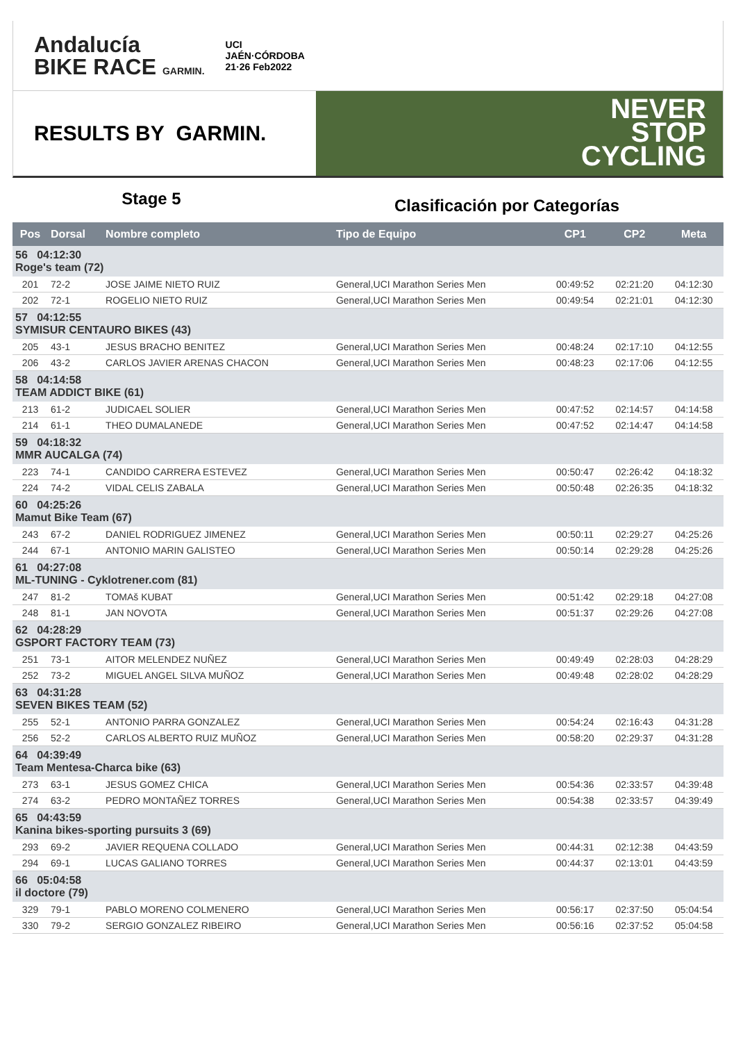Andalucía
BIKE RACE GARMIN.
UCI
JAÉN·CÓRDOBA
21·26 Feb2022
RESULTS BY GARMIN.
NEVER
STOP
CYCLING
Stage 5
Clasificación por Categorías
| Pos | Dorsal | Nombre completo | Tipo de Equipo | CP1 | CP2 | Meta |
| --- | --- | --- | --- | --- | --- | --- |
| 56 04:12:30 Roge's team (72) | | | | | | |
| 201 | 72-2 | JOSE JAIME NIETO RUIZ | General,UCI Marathon Series Men | 00:49:52 | 02:21:20 | 04:12:30 |
| 202 | 72-1 | ROGELIO NIETO RUIZ | General,UCI Marathon Series Men | 00:49:54 | 02:21:01 | 04:12:30 |
| 57 04:12:55 SYMISUR CENTAURO BIKES (43) | | | | | | |
| 205 | 43-1 | JESUS BRACHO BENITEZ | General,UCI Marathon Series Men | 00:48:24 | 02:17:10 | 04:12:55 |
| 206 | 43-2 | CARLOS JAVIER ARENAS CHACON | General,UCI Marathon Series Men | 00:48:23 | 02:17:06 | 04:12:55 |
| 58 04:14:58 TEAM ADDICT BIKE (61) | | | | | | |
| 213 | 61-2 | JUDICAEL SOLIER | General,UCI Marathon Series Men | 00:47:52 | 02:14:57 | 04:14:58 |
| 214 | 61-1 | THEO DUMALANEDE | General,UCI Marathon Series Men | 00:47:52 | 02:14:47 | 04:14:58 |
| 59 04:18:32 MMR AUCALGA (74) | | | | | | |
| 223 | 74-1 | CANDIDO CARRERA ESTEVEZ | General,UCI Marathon Series Men | 00:50:47 | 02:26:42 | 04:18:32 |
| 224 | 74-2 | VIDAL CELIS ZABALA | General,UCI Marathon Series Men | 00:50:48 | 02:26:35 | 04:18:32 |
| 60 04:25:26 Mamut Bike Team (67) | | | | | | |
| 243 | 67-2 | DANIEL RODRIGUEZ JIMENEZ | General,UCI Marathon Series Men | 00:50:11 | 02:29:27 | 04:25:26 |
| 244 | 67-1 | ANTONIO MARIN GALISTEO | General,UCI Marathon Series Men | 00:50:14 | 02:29:28 | 04:25:26 |
| 61 04:27:08 ML-TUNING - Cyklotrener.com (81) | | | | | | |
| 247 | 81-2 | TOMAš KUBAT | General,UCI Marathon Series Men | 00:51:42 | 02:29:18 | 04:27:08 |
| 248 | 81-1 | JAN NOVOTA | General,UCI Marathon Series Men | 00:51:37 | 02:29:26 | 04:27:08 |
| 62 04:28:29 GSPORT FACTORY TEAM (73) | | | | | | |
| 251 | 73-1 | AITOR MELENDEZ NUÑEZ | General,UCI Marathon Series Men | 00:49:49 | 02:28:03 | 04:28:29 |
| 252 | 73-2 | MIGUEL ANGEL SILVA MUÑOZ | General,UCI Marathon Series Men | 00:49:48 | 02:28:02 | 04:28:29 |
| 63 04:31:28 SEVEN BIKES TEAM (52) | | | | | | |
| 255 | 52-1 | ANTONIO PARRA GONZALEZ | General,UCI Marathon Series Men | 00:54:24 | 02:16:43 | 04:31:28 |
| 256 | 52-2 | CARLOS ALBERTO RUIZ MUÑOZ | General,UCI Marathon Series Men | 00:58:20 | 02:29:37 | 04:31:28 |
| 64 04:39:49 Team Mentesa-Charca bike (63) | | | | | | |
| 273 | 63-1 | JESUS GOMEZ CHICA | General,UCI Marathon Series Men | 00:54:36 | 02:33:57 | 04:39:48 |
| 274 | 63-2 | PEDRO MONTAÑEZ TORRES | General,UCI Marathon Series Men | 00:54:38 | 02:33:57 | 04:39:49 |
| 65 04:43:59 Kanina bikes-sporting pursuits 3 (69) | | | | | | |
| 293 | 69-2 | JAVIER REQUENA COLLADO | General,UCI Marathon Series Men | 00:44:31 | 02:12:38 | 04:43:59 |
| 294 | 69-1 | LUCAS GALIANO TORRES | General,UCI Marathon Series Men | 00:44:37 | 02:13:01 | 04:43:59 |
| 66 05:04:58 il doctore (79) | | | | | | |
| 329 | 79-1 | PABLO MORENO COLMENERO | General,UCI Marathon Series Men | 00:56:17 | 02:37:50 | 05:04:54 |
| 330 | 79-2 | SERGIO GONZALEZ RIBEIRO | General,UCI Marathon Series Men | 00:56:16 | 02:37:52 | 05:04:58 |